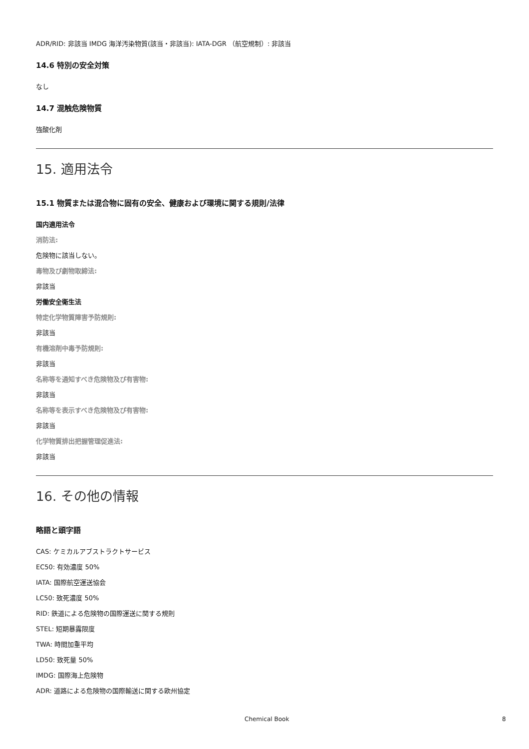ADR/RID: 非該当 IMDG 海洋汚染物質(該当・非該当): IATA-DGR （航空規制）: 非該当
14.6 特別の安全対策
なし
14.7 混触危険物質
強酸化剤
15. 適用法令
15.1 物質または混合物に固有の安全、健康および環境に関する規則/法律
国内適用法令
消防法:
危険物に該当しない。
毒物及び劇物取締法:
非該当
労働安全衛生法
特定化学物質障害予防規則:
非該当
有機溶剤中毒予防規則:
非該当
名称等を通知すべき危険物及び有害物:
非該当
名称等を表示すべき危険物及び有害物:
非該当
化学物質排出把握管理促進法:
非該当
16. その他の情報
略語と頭字語
CAS: ケミカルアブストラクトサービス
EC50: 有効濃度 50%
IATA: 国際航空運送協会
LC50: 致死濃度 50%
RID: 鉄道による危険物の国際運送に関する規則
STEL: 短期暴露限度
TWA: 時間加重平均
LD50: 致死量 50%
IMDG: 国際海上危険物
ADR: 道路による危険物の国際輸送に関する欧州協定
Chemical Book 8